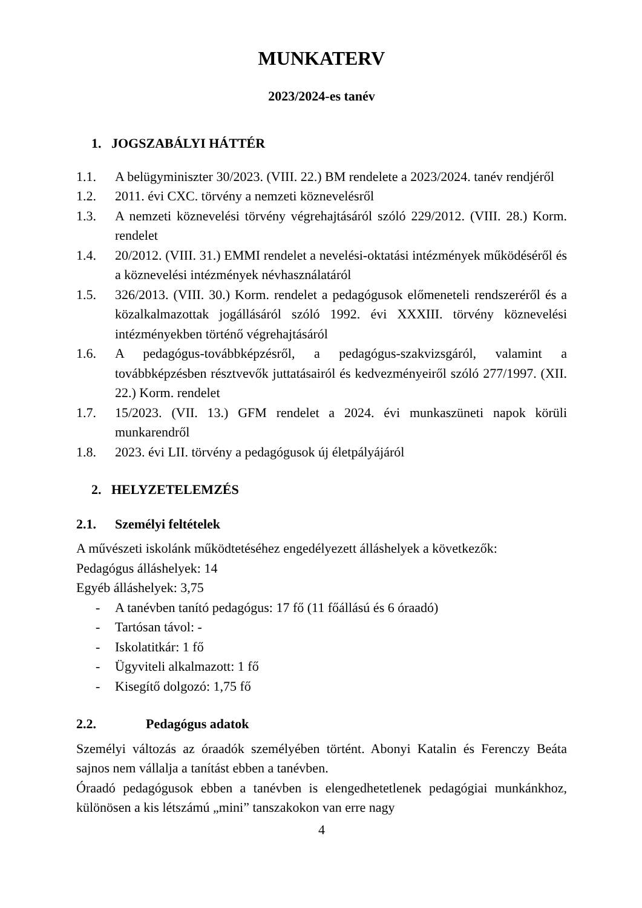MUNKATERV
2023/2024-es tanév
1. JOGSZABÁLYI HÁTTÉR
1.1. A belügyminiszter 30/2023. (VIII. 22.) BM rendelete a 2023/2024. tanév rendjéről
1.2. 2011. évi CXC. törvény a nemzeti köznevelésről
1.3. A nemzeti köznevelési törvény végrehajtásáról szóló 229/2012. (VIII. 28.) Korm. rendelet
1.4. 20/2012. (VIII. 31.) EMMI rendelet a nevelési-oktatási intézmények működéséről és a köznevelési intézmények névhasználatáról
1.5. 326/2013. (VIII. 30.) Korm. rendelet a pedagógusok előmeneteli rendszeréről és a közalkalmazottak jogállásáról szóló 1992. évi XXXIII. törvény köznevelési intézményekben történő végrehajtásáról
1.6. A pedagógus-továbbképzésről, a pedagógus-szakvizsgáról, valamint a továbbképzésben résztvevők juttatásairól és kedvezményeiről szóló 277/1997. (XII. 22.) Korm. rendelet
1.7. 15/2023. (VII. 13.) GFM rendelet a 2024. évi munkaszüneti napok körüli munkarendről
1.8. 2023. évi LII. törvény a pedagógusok új életpályájáról
2. HELYZETELEMZÉS
2.1. Személyi feltételek
A művészeti iskolánk működtetéséhez engedélyezett álláshelyek a következők:
Pedagógus álláshelyek: 14
Egyéb álláshelyek: 3,75
- A tanévben tanító pedagógus: 17 fő (11 főállású és 6 óraadó)
- Tartósan távol: -
- Iskolatitkár: 1 fő
- Ügyviteli alkalmazott: 1 fő
- Kisegítő dolgozó: 1,75 fő
2.2. Pedagógus adatok
Személyi változás az óraadók személyében történt. Abonyi Katalin és Ferenczy Beáta sajnos nem vállalja a tanítást ebben a tanévben.
Óraadó pedagógusok ebben a tanévben is elengedhetetlenek pedagógiai munkánkhoz, különösen a kis létszámú „mini” tanszakokon van erre nagy
4